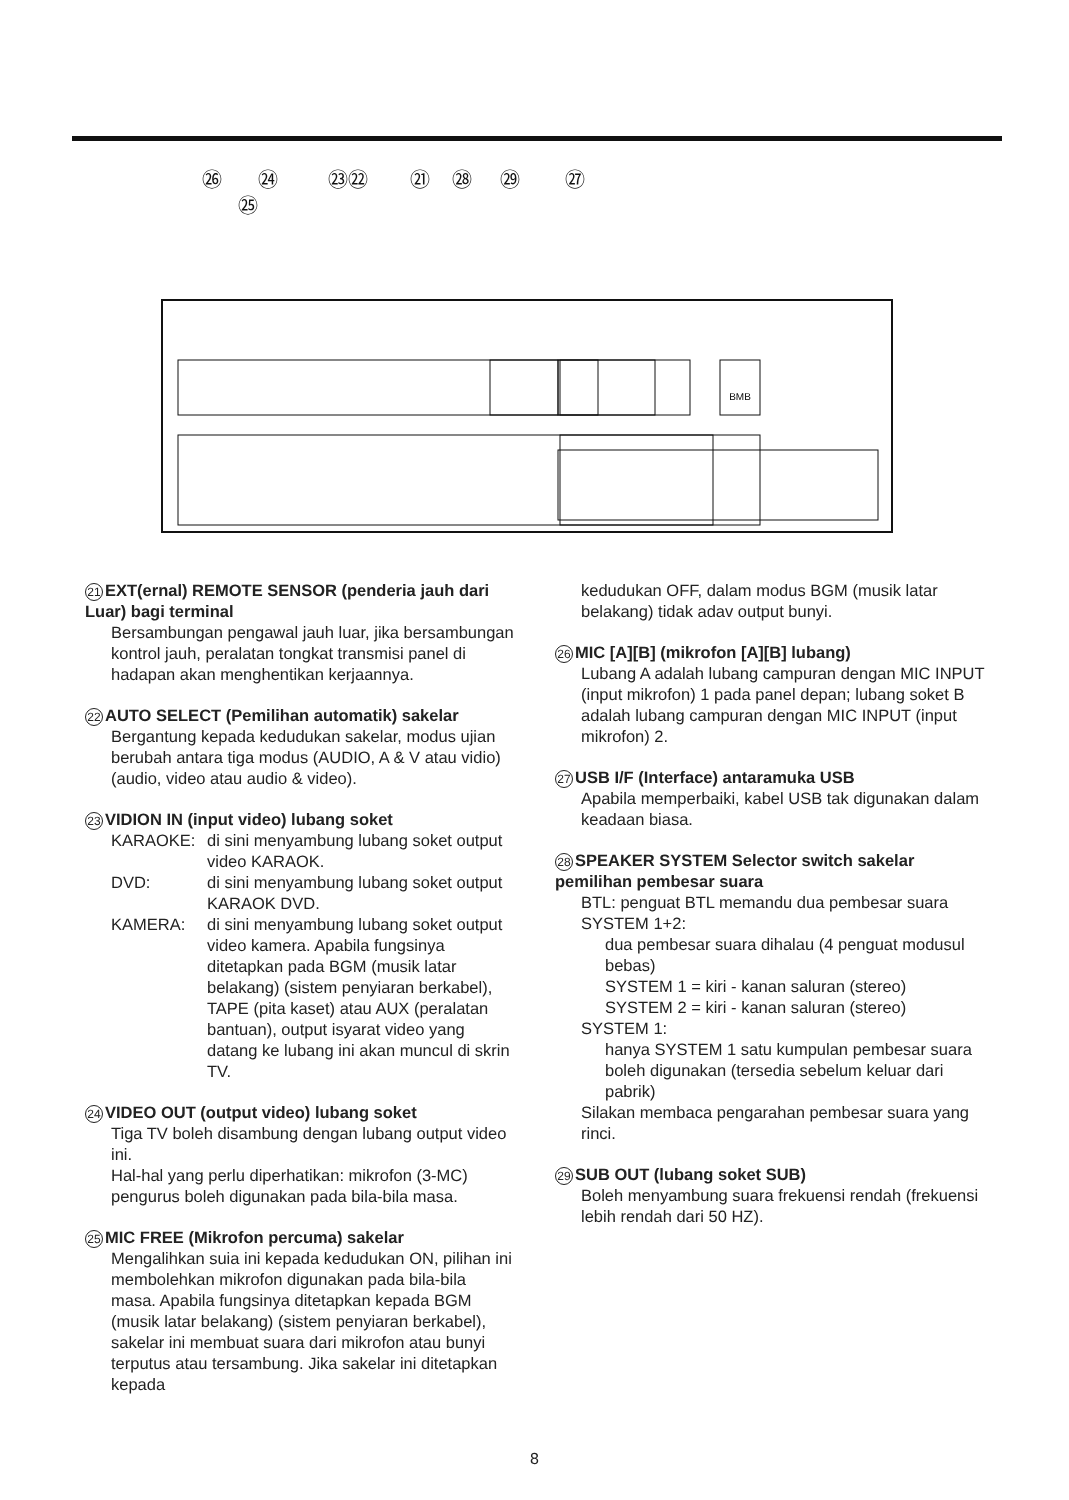㉖
㉔
㉓㉒
㉑
㉘
㉙
㉗
㉕
BMB
21 EXT(ernal) REMOTE SENSOR (penderia jauh dari Luar) bagi terminal
Bersambungan pengawal jauh luar, jika bersambungan kontrol jauh, peralatan tongkat transmisi panel di hadapan akan menghentikan kerjaannya.
22 AUTO SELECT (Pemilihan automatik) sakelar
Bergantung kepada kedudukan sakelar, modus ujian berubah antara tiga modus (AUDIO, A & V atau vidio) (audio, video atau audio & video).
23 VIDION IN (input video) lubang soket
KARAOKE: di sini menyambung lubang soket output video KARAOK.
DVD: di sini menyambung lubang soket output KARAOK DVD.
KAMERA: di sini menyambung lubang soket output video kamera. Apabila fungsinya ditetapkan pada BGM (musik latar belakang) (sistem penyiaran berkabel), TAPE (pita kaset) atau AUX (peralatan bantuan), output isyarat video yang datang ke lubang ini akan muncul di skrin TV.
24 VIDEO OUT (output video) lubang soket
Tiga TV boleh disambung dengan lubang output video ini.
Hal-hal yang perlu diperhatikan: mikrofon (3-MC) pengurus boleh digunakan pada bila-bila masa.
25 MIC FREE (Mikrofon percuma) sakelar
Mengalihkan suia ini kepada kedudukan ON, pilihan ini membolehkan mikrofon digunakan pada bila-bila masa. Apabila fungsinya ditetapkan kepada BGM (musik latar belakang) (sistem penyiaran berkabel), sakelar ini membuat suara dari mikrofon atau bunyi terputus atau tersambung. Jika sakelar ini ditetapkan kepada
kedudukan OFF, dalam modus BGM (musik latar belakang) tidak adav output bunyi.
26 MIC [A][B] (mikrofon [A][B] lubang)
Lubang A adalah lubang campuran dengan MIC INPUT (input mikrofon) 1 pada panel depan; lubang soket B adalah lubang campuran dengan MIC INPUT (input mikrofon) 2.
27 USB I/F (Interface) antaramuka USB
Apabila memperbaiki, kabel USB tak digunakan dalam keadaan biasa.
28 SPEAKER SYSTEM Selector switch sakelar pemilihan pembesar suara
BTL: penguat BTL memandu dua pembesar suara
SYSTEM 1+2:
dua pembesar suara dihalau (4 penguat modusul bebas)
SYSTEM 1 = kiri - kanan saluran (stereo)
SYSTEM 2 = kiri - kanan saluran (stereo)
SYSTEM 1:
hanya SYSTEM 1 satu kumpulan pembesar suara boleh digunakan (tersedia sebelum keluar dari pabrik)
Silakan membaca pengarahan pembesar suara yang rinci.
29 SUB OUT (lubang soket SUB)
Boleh menyambung suara frekuensi rendah (frekuensi lebih rendah dari 50 HZ).
8